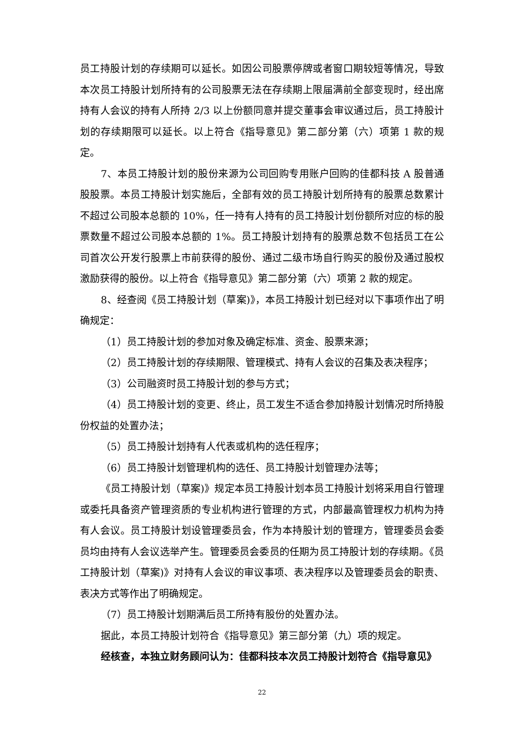员工持股计划的存续期可以延长。如因公司股票停牌或者窗口期较短等情况，导致本次员工持股计划所持有的公司股票无法在存续期上限届满前全部变现时，经出席持有人会议的持有人所持 2/3 以上份额同意并提交董事会审议通过后，员工持股计划的存续期限可以延长。以上符合《指导意见》第二部分第（六）项第 1 款的规定。
7、本员工持股计划的股份来源为公司回购专用账户回购的佳都科技 A 股普通股股票。本员工持股计划实施后，全部有效的员工持股计划所持有的股票总数累计不超过公司股本总额的 10%，任一持有人持有的员工持股计划份额所对应的标的股票数量不超过公司股本总额的 1%。员工持股计划持有的股票总数不包括员工在公司首次公开发行股票上市前获得的股份、通过二级市场自行购买的股份及通过股权激励获得的股份。以上符合《指导意见》第二部分第（六）项第 2 款的规定。
8、经查阅《员工持股计划（草案)》，本员工持股计划已经对以下事项作出了明确规定：
（1）员工持股计划的参加对象及确定标准、资金、股票来源；
（2）员工持股计划的存续期限、管理模式、持有人会议的召集及表决程序；
（3）公司融资时员工持股计划的参与方式；
（4）员工持股计划的变更、终止，员工发生不适合参加持股计划情况时所持股份权益的处置办法；
（5）员工持股计划持有人代表或机构的选任程序；
（6）员工持股计划管理机构的选任、员工持股计划管理办法等；
《员工持股计划（草案)》规定本员工持股计划本员工持股计划将采用自行管理或委托具备资产管理资质的专业机构进行管理的方式，内部最高管理权力机构为持有人会议。员工持股计划设管理委员会，作为本持股计划的管理方，管理委员会委员均由持有人会议选举产生。管理委员会委员的任期为员工持股计划的存续期。《员工持股计划（草案)》对持有人会议的审议事项、表决程序以及管理委员会的职责、表决方式等作出了明确规定。
（7）员工持股计划期满后员工所持有股份的处置办法。
据此，本员工持股计划符合《指导意见》第三部分第（九）项的规定。
经核查，本独立财务顾问认为：佳都科技本次员工持股计划符合《指导意见》
22